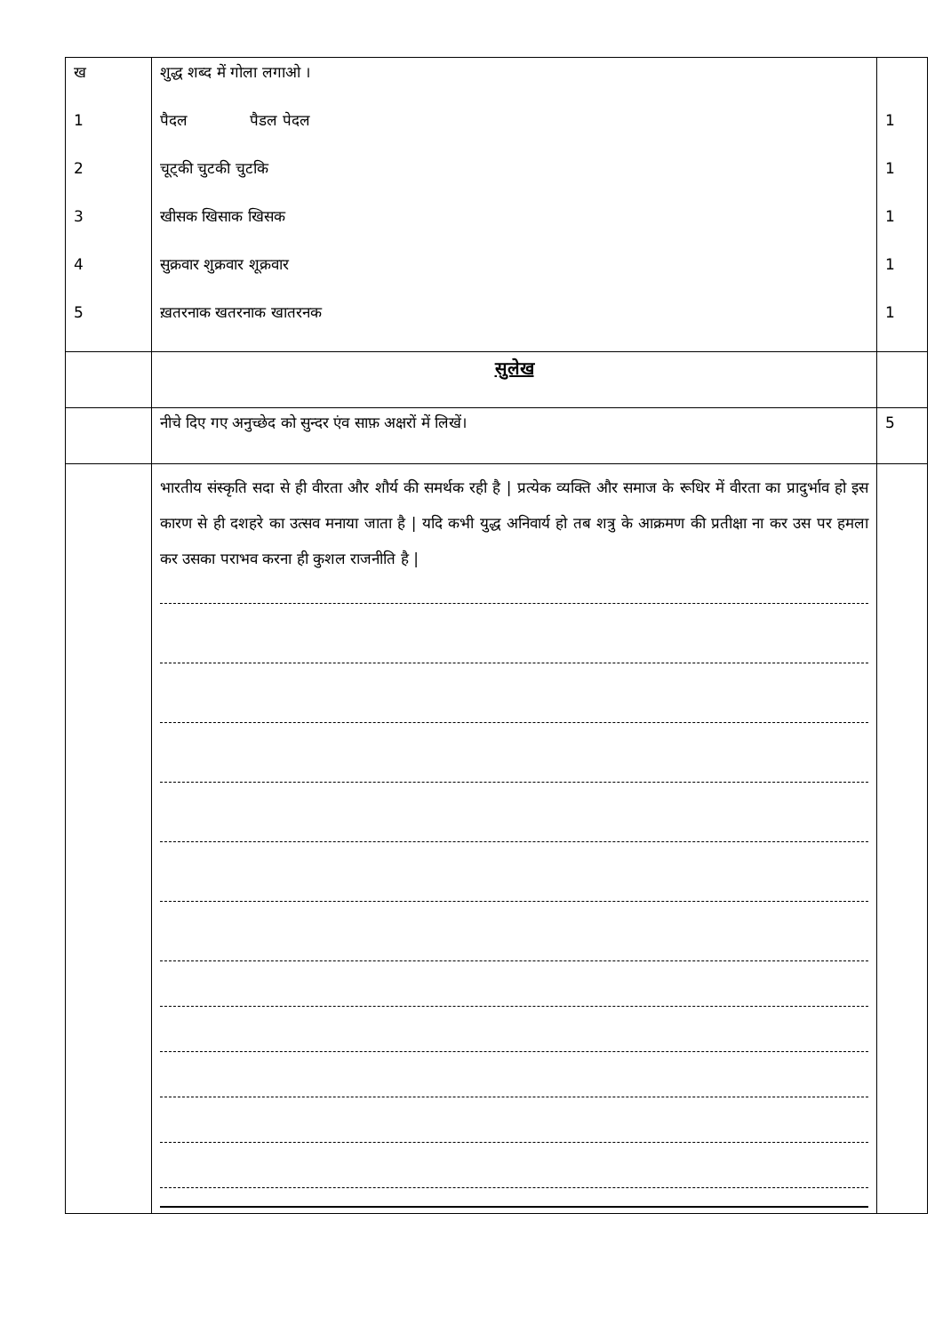| ख 1 2 3 4 5 | शुद्ध शब्द में गोला लगाओ । पैदल पैडल पेदल चूट्की चुटकी चुटकि खीसक खिसाक खिसक सुक्रवार शुक्रवार शूक्रवार ख़तरनाक खतरनाक खातरनक | 1 1 1 1 1 |
| | सुलेख | |
| | नीचे दिए गए अनुच्छेद को सुन्दर एंव साफ़ अक्षरों में लिखें। | 5 |
| | भारतीय संस्कृति सदा से ही वीरता और शौर्य की समर्थक रही है / प्रत्येक व्यक्ति और समाज के रूधिर में वीरता का प्रादुर्भाव हो इस कारण से ही दशहरे का उत्सव मनाया जाता है / यदि कभी युद्ध अनिवार्य हो तब शत्रु के आक्रमण की प्रतीक्षा ना कर उस पर हमला कर उसका पराभव करना ही कुशल राजनीति है / | |